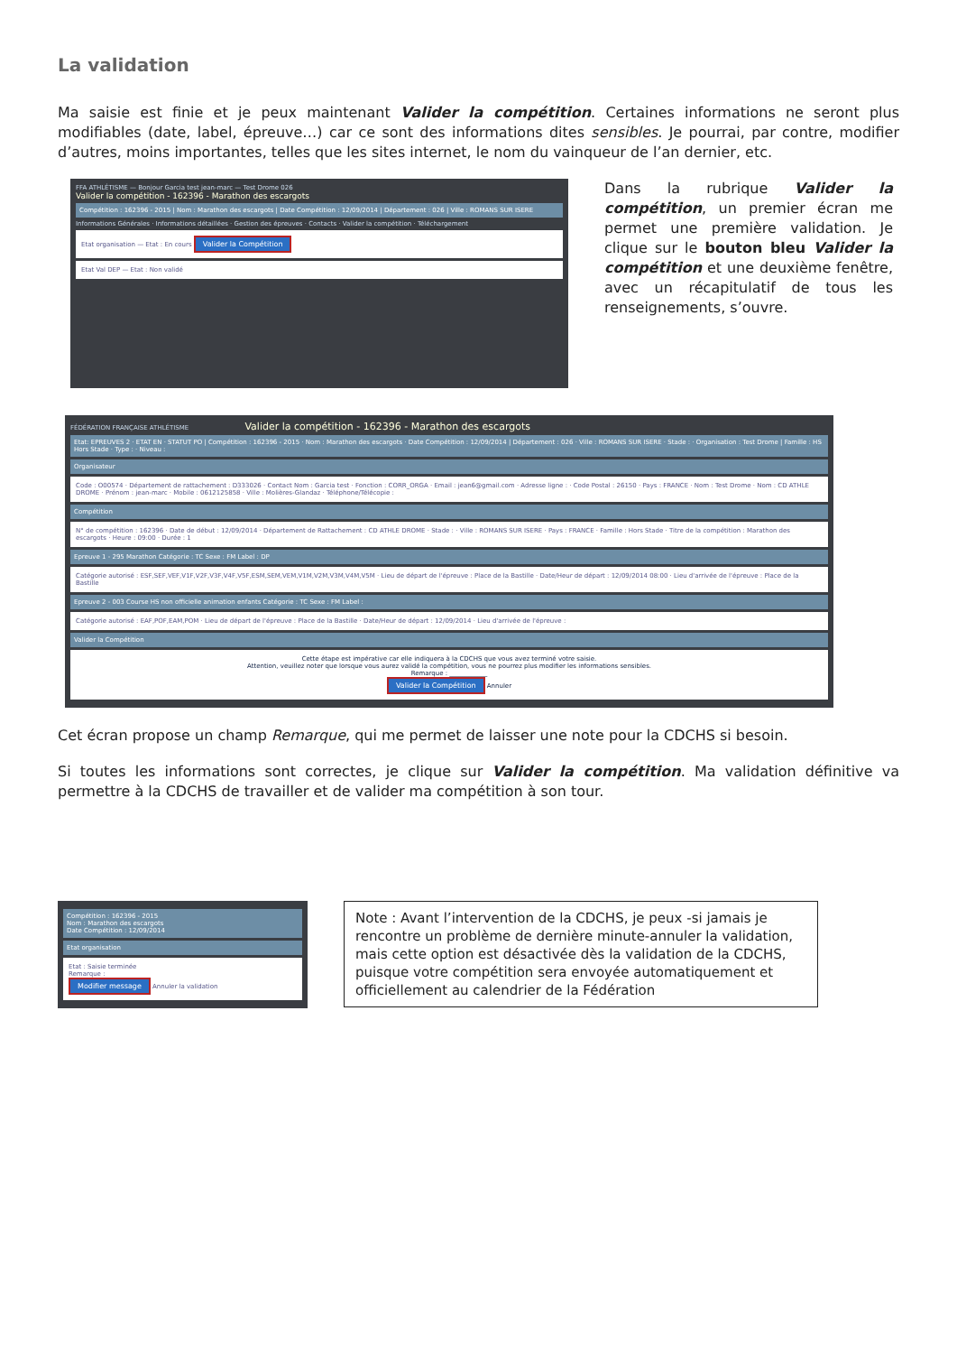La validation
Ma saisie est finie et je peux maintenant Valider la compétition. Certaines informations ne seront plus modifiables (date, label, épreuve…) car ce sont des informations dites sensibles. Je pourrai, par contre, modifier d’autres, moins importantes, telles que les sites internet, le nom du vainqueur de l’an dernier, etc.
FFA ATHLÉTISME — Bonjour Garcia test jean-marc — Test Drome 026
Valider la compétition - 162396 - Marathon des escargots
Compétition : 162396 - 2015 | Nom : Marathon des escargots | Date Compétition : 12/09/2014 | Département : 026 | Ville : ROMANS SUR ISERE
Informations Générales · Informations détaillées · Gestion des épreuves · Contacts · Valider la compétition · Téléchargement
Etat organisation — Etat : En cours Valider la Compétition
Etat Val DEP — Etat : Non validé
Dans la rubrique Valider la compétition, un premier écran me permet une première validation. Je clique sur le bouton bleu Valider la compétition et une deuxième fenêtre, avec un récapitulatif de tous les renseignements, s’ouvre.
FÉDÉRATION FRANÇAISE ATHLÉTISME Valider la compétition - 162396 - Marathon des escargots
Etat: EPREUVES 2 · ETAT EN · STATUT PO | Compétition : 162396 - 2015 · Nom : Marathon des escargots · Date Compétition : 12/09/2014 | Département : 026 · Ville : ROMANS SUR ISERE · Stade : · Organisation : Test Drome | Famille : HS Hors Stade · Type : · Niveau :
Organisateur
Code : O00574 · Département de rattachement : D333026 · Contact Nom : Garcia test · Fonction : CORR_ORGA · Email : jean6@gmail.com · Adresse ligne : · Code Postal : 26150 · Pays : FRANCE · Nom : Test Drome · Nom : CD ATHLE DROME · Prénom : jean-marc · Mobile : 0612125858 · Ville : Molières-Glandaz · Téléphone/Télécopie :
Compétition
N° de compétition : 162396 · Date de début : 12/09/2014 · Département de Rattachement : CD ATHLE DROME · Stade : · Ville : ROMANS SUR ISERE · Pays : FRANCE · Famille : Hors Stade · Titre de la compétition : Marathon des escargots · Heure : 09:00 · Durée : 1
Epreuve 1 - 295 Marathon Catégorie : TC Sexe : FM Label : DP
Catégorie autorisé : ESF,SEF,VEF,V1F,V2F,V3F,V4F,V5F,ESM,SEM,VEM,V1M,V2M,V3M,V4M,V5M · Lieu de départ de l'épreuve : Place de la Bastille · Date/Heur de départ : 12/09/2014 08:00 · Lieu d'arrivée de l'épreuve : Place de la Bastille
Epreuve 2 - 003 Course HS non officielle animation enfants Catégorie : TC Sexe : FM Label :
Catégorie autorisé : EAF,POF,EAM,POM · Lieu de départ de l'épreuve : Place de la Bastille · Date/Heur de départ : 12/09/2014 · Lieu d'arrivée de l'épreuve :
Valider la Compétition
Cette étape est impérative car elle indiquera à la CDCHS que vous avez terminé votre saisie.
Attention, veuillez noter que lorsque vous aurez validé la compétition, vous ne pourrez plus modifier les informations sensibles.
Remarque : ____________
Valider la Compétition Annuler
Cet écran propose un champ Remarque, qui me permet de laisser une note pour la CDCHS si besoin.
Si toutes les informations sont correctes, je clique sur Valider la compétition. Ma validation définitive va permettre à la CDCHS de travailler et de valider ma compétition à son tour.
Compétition : 162396 - 2015
Nom : Marathon des escargots
Date Compétition : 12/09/2014
Etat organisation
Etat : Saisie terminée
Remarque :
Modifier message Annuler la validation
Note : Avant l’intervention de la CDCHS, je peux -si jamais je rencontre un problème de dernière minute-annuler la validation, mais cette option est désactivée dès la validation de la CDCHS, puisque votre compétition sera envoyée automatiquement et officiellement au calendrier de la Fédération